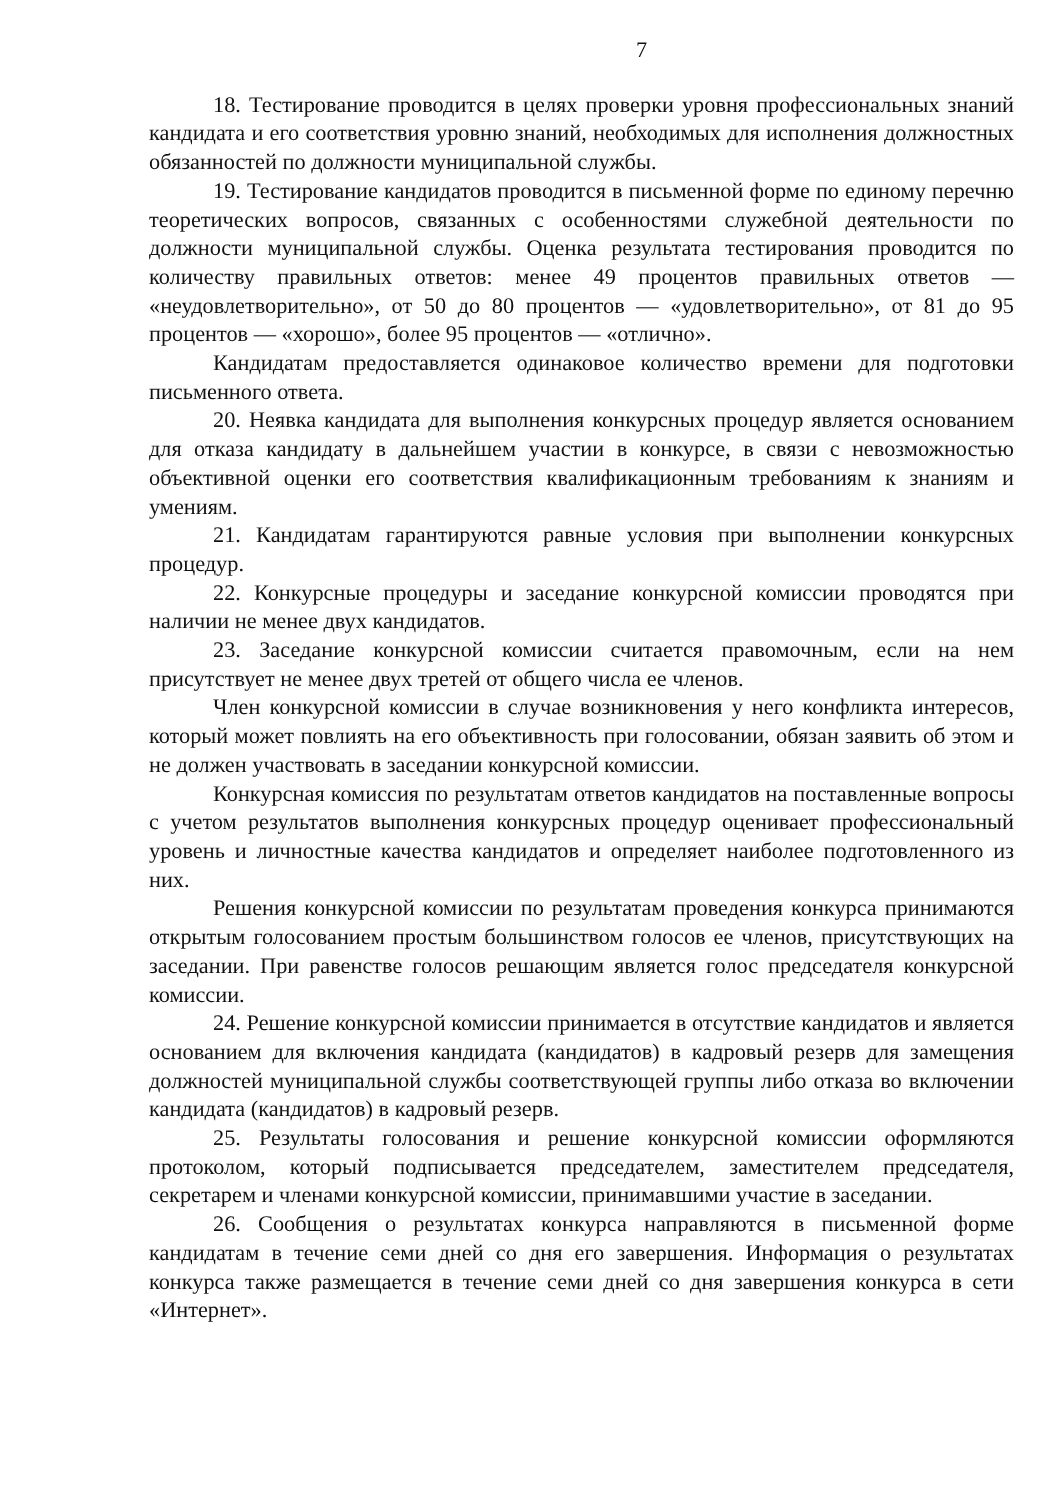7
18. Тестирование проводится в целях проверки уровня профессиональных знаний кандидата и его соответствия уровню знаний, необходимых для исполнения должностных обязанностей по должности муниципальной службы.
19. Тестирование кандидатов проводится в письменной форме по единому перечню теоретических вопросов, связанных с особенностями служебной деятельности по должности муниципальной службы. Оценка результата тестирования проводится по количеству правильных ответов: менее 49 процентов правильных ответов — «неудовлетворительно», от 50 до 80 процентов — «удовлетворительно», от 81 до 95 процентов — «хорошо», более 95 процентов — «отлично».
Кандидатам предоставляется одинаковое количество времени для подготовки письменного ответа.
20. Неявка кандидата для выполнения конкурсных процедур является основанием для отказа кандидату в дальнейшем участии в конкурсе, в связи с невозможностью объективной оценки его соответствия квалификационным требованиям к знаниям и умениям.
21. Кандидатам гарантируются равные условия при выполнении конкурсных процедур.
22. Конкурсные процедуры и заседание конкурсной комиссии проводятся при наличии не менее двух кандидатов.
23. Заседание конкурсной комиссии считается правомочным, если на нем присутствует не менее двух третей от общего числа ее членов.
Член конкурсной комиссии в случае возникновения у него конфликта интересов, который может повлиять на его объективность при голосовании, обязан заявить об этом и не должен участвовать в заседании конкурсной комиссии.
Конкурсная комиссия по результатам ответов кандидатов на поставленные вопросы с учетом результатов выполнения конкурсных процедур оценивает профессиональный уровень и личностные качества кандидатов и определяет наиболее подготовленного из них.
Решения конкурсной комиссии по результатам проведения конкурса принимаются открытым голосованием простым большинством голосов ее членов, присутствующих на заседании. При равенстве голосов решающим является голос председателя конкурсной комиссии.
24. Решение конкурсной комиссии принимается в отсутствие кандидатов и является основанием для включения кандидата (кандидатов) в кадровый резерв для замещения должностей муниципальной службы соответствующей группы либо отказа во включении кандидата (кандидатов) в кадровый резерв.
25. Результаты голосования и решение конкурсной комиссии оформляются протоколом, который подписывается председателем, заместителем председателя, секретарем и членами конкурсной комиссии, принимавшими участие в заседании.
26. Сообщения о результатах конкурса направляются в письменной форме кандидатам в течение семи дней со дня его завершения. Информация о результатах конкурса также размещается в течение семи дней со дня завершения конкурса в сети «Интернет».